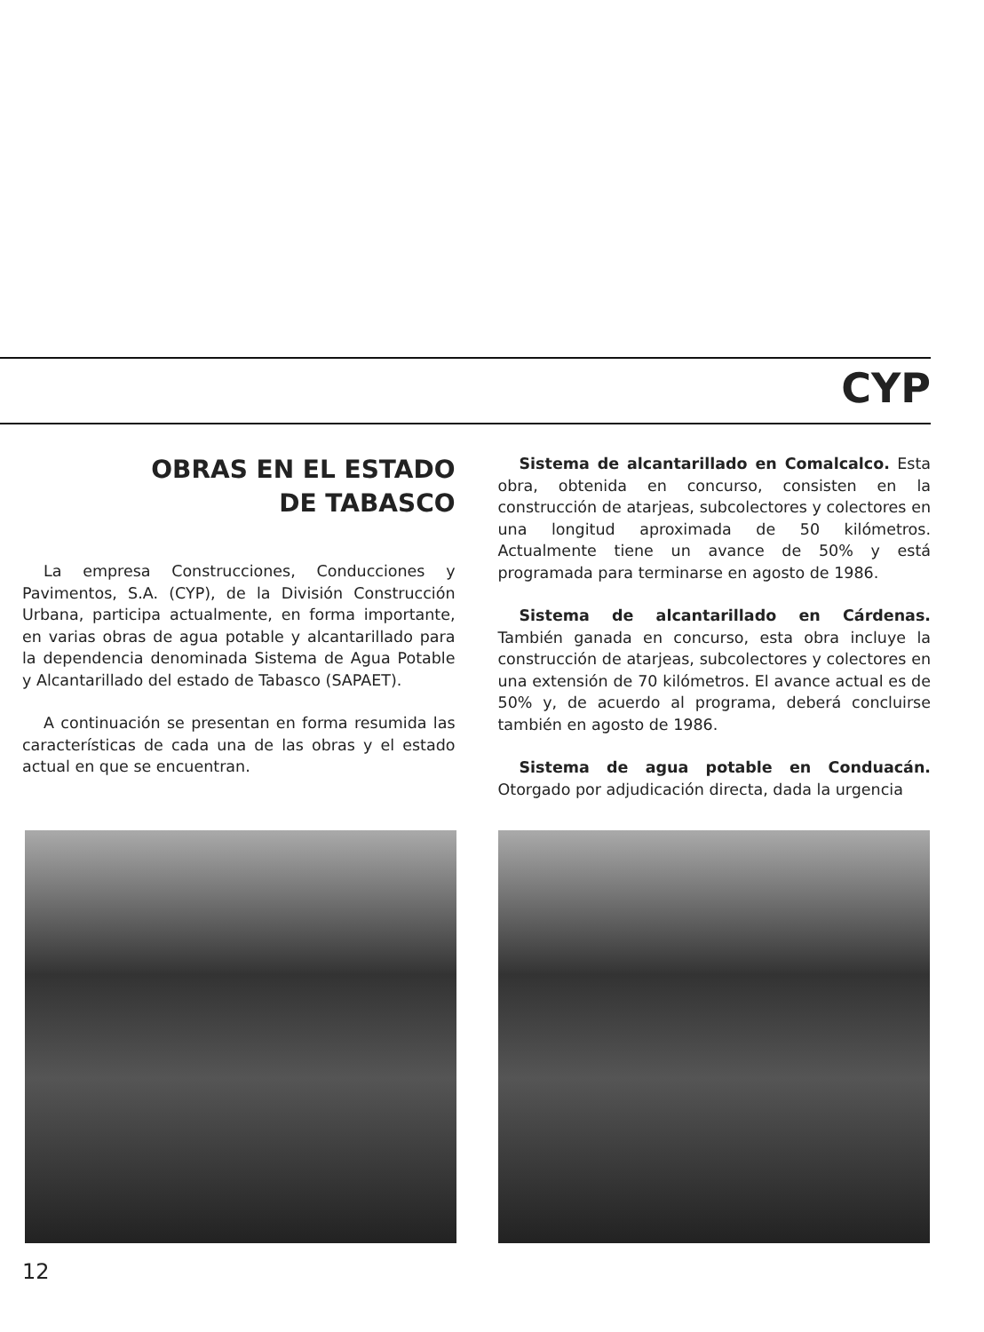CYP
OBRAS EN EL ESTADO
DE TABASCO
La empresa Construcciones, Conducciones y Pavimentos, S.A. (CYP), de la División Construcción Urbana, participa actualmente, en forma importante, en varias obras de agua potable y alcantarillado para la dependencia denominada Sistema de Agua Potable y Alcantarillado del estado de Tabasco (SAPAET).
A continuación se presentan en forma resumida las características de cada una de las obras y el estado actual en que se encuentran.
Sistema de alcantarillado en Comalcalco. Esta obra, obtenida en concurso, consisten en la construcción de atarjeas, subcolectores y colectores en una longitud aproximada de 50 kilómetros. Actualmente tiene un avance de 50% y está programada para terminarse en agosto de 1986.
Sistema de alcantarillado en Cárdenas. También ganada en concurso, esta obra incluye la construcción de atarjeas, subcolectores y colectores en una extensión de 70 kilómetros. El avance actual es de 50% y, de acuerdo al programa, deberá concluirse también en agosto de 1986.
Sistema de agua potable en Conduacán. Otorgado por adjudicación directa, dada la urgencia
12